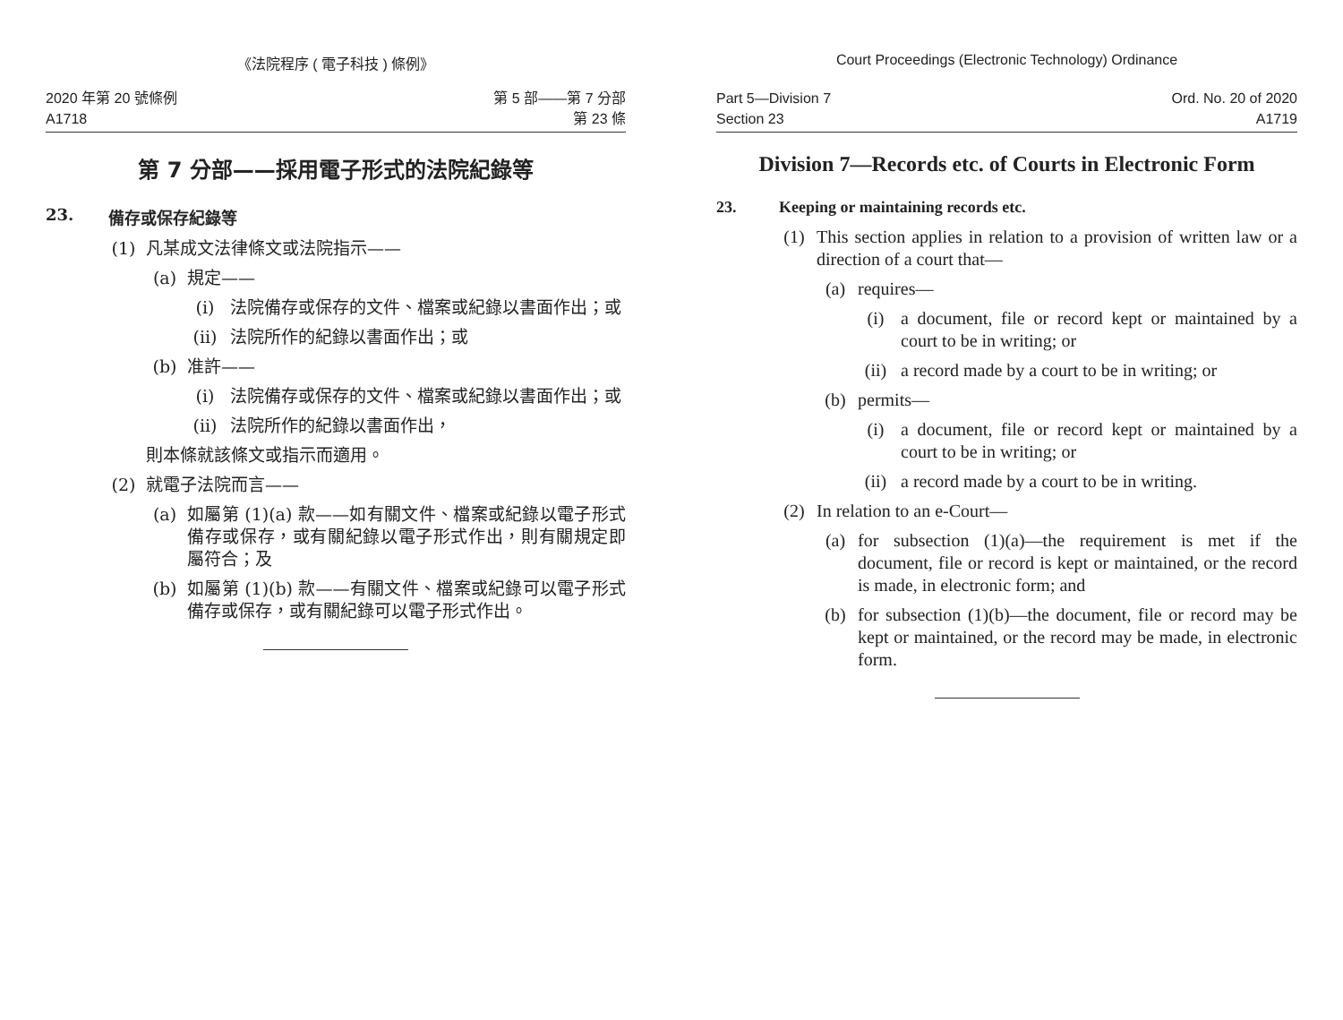《法院程序 ( 電子科技 ) 條例》
2020 年第 20 號條例
A1718
第 5 部——第 7 分部
第 23 條
第 7 分部——採用電子形式的法院紀錄等
23. 備存或保存紀錄等
(1) 凡某成文法律條文或法院指示——
(a) 規定——
(i) 法院備存或保存的文件、檔案或紀錄以書面作出；或
(ii) 法院所作的紀錄以書面作出；或
(b) 准許——
(i) 法院備存或保存的文件、檔案或紀錄以書面作出；或
(ii) 法院所作的紀錄以書面作出，
則本條就該條文或指示而適用。
(2) 就電子法院而言——
(a) 如屬第 (1)(a) 款——如有關文件、檔案或紀錄以電子形式備存或保存，或有關紀錄以電子形式作出，則有關規定即屬符合；及
(b) 如屬第 (1)(b) 款——有關文件、檔案或紀錄可以電子形式備存或保存，或有關紀錄可以電子形式作出。
Court Proceedings (Electronic Technology) Ordinance
Part 5—Division 7
Section 23
Ord. No. 20 of 2020
A1719
Division 7—Records etc. of Courts in Electronic Form
23. Keeping or maintaining records etc.
(1) This section applies in relation to a provision of written law or a direction of a court that—
(a) requires—
(i) a document, file or record kept or maintained by a court to be in writing; or
(ii) a record made by a court to be in writing; or
(b) permits—
(i) a document, file or record kept or maintained by a court to be in writing; or
(ii) a record made by a court to be in writing.
(2) In relation to an e-Court—
(a) for subsection (1)(a)—the requirement is met if the document, file or record is kept or maintained, or the record is made, in electronic form; and
(b) for subsection (1)(b)—the document, file or record may be kept or maintained, or the record may be made, in electronic form.